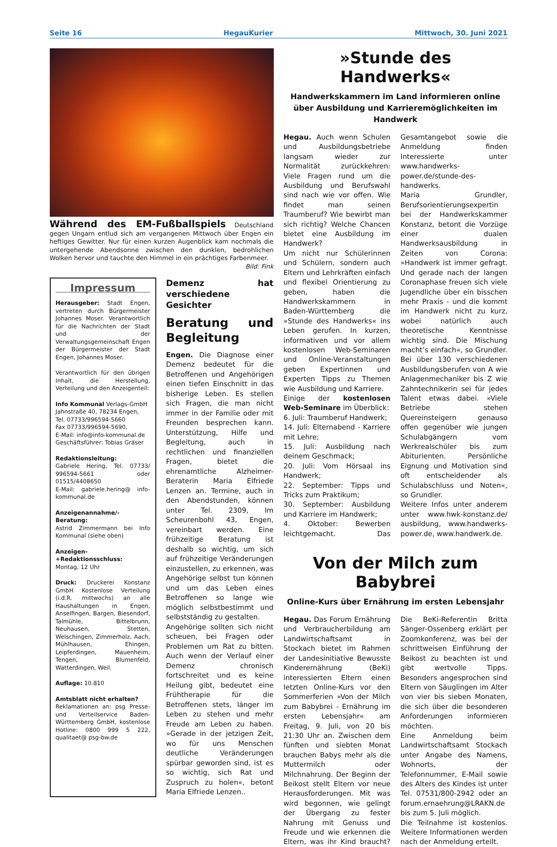Seite 16 HegauKurier Mittwoch, 30. Juni 2021
Während des EM-Fußballspiels Deutschland gegen Ungarn entlud sich am vergangenen Mittwoch über Engen ein heftiges Gewitter. Nur für einen kurzen Augenblick kam nochmals die untergehende Abendsonne zwischen den dunklen, bedrohlichen Wolken hervor und tauchte den Himmel in ein prächtiges Farbenmeer. Bild: Fink
Impressum
Herausgeber: Stadt Engen, vertreten durch Bürgermeister Johannes Moser. Verantwortlich für die Nachrichten der Stadt und der Verwaltungsgemeinschaft Engen der Bürgermeister der Stadt Engen, Johannes Moser.
Verantwortlich für den übrigen Inhalt, die Herstellung, Verteilung und den Anzeigenteil:
Info Kommunal Verlags-GmbH
Jahnstraße 40, 78234 Engen,
Tel. 07733/996594-5660
Fax 07733/996594-5690,
E-Mail: info@info-kommunal.de
Geschäftsführer: Tobias Gräser
Redaktionsleitung:
Gabriele Hering, Tel. 07733/ 996594-5661 oder 01515/4408650
E-Mail: gabriele.hering@ info-kommunal.de
Anzeigenannahme/-Beratung:
Astrid Zimmermann bei Info Kommunal (siehe oben)
Anzeigen-+Redaktionsschluss:
Montag, 12 Uhr
Druck: Druckerei Konstanz GmbH Kostenlose Verteilung (i.d.R. mittwochs) an alle Haushaltungen in Engen, Anselfingen, Bargen, Biesendorf, Talmühle, Bittelbrunn, Neuhausen, Stetten, Welschingen, Zimmerholz, Aach, Mühlhausen, Ehingen, Leipferdingen, Mauenheim, Tengen, Blumenfeld, Watterdingen, Weil.
Auflage: 10.810
Amtsblatt nicht erhalten?
Reklamationen an: psg Presse- und Verteilservice Baden-Württemberg GmbH, kostenlose Hotline: 0800 999 5 222, qualitaet@ psg-bw.de
Demenz hat verschiedene Gesichter
Beratung und Begleitung
Engen. Die Diagnose einer Demenz bedeutet für die Betroffenen und Angehörigen einen tiefen Einschnitt in das bisherige Leben. Es stellen sich Fragen, die man nicht immer in der Familie oder mit Freunden besprechen kann. Unterstützung, Hilfe und Begleitung, auch in rechtlichen und finanziellen Fragen, bietet die ehrenamtliche Alzheimer-Beraterin Maria Elfriede Lenzen an. Termine, auch in den Abendstunden, können unter Tel. 2309, Im Scheurenbohl 43, Engen, vereinbart werden. Eine frühzeitige Beratung ist deshalb so wichtig, um sich auf frühzeitige Veränderungen einzustellen, zu erkennen, was Angehörige selbst tun können und um das Leben eines Betroffenen so lange wie möglich selbstbestimmt und selbstständig zu gestalten.
Angehörige sollten sich nicht scheuen, bei Fragen oder Problemen um Rat zu bitten. Auch wenn der Verlauf einer Demenz chronisch fortschreitet und es keine Heilung gibt, bedeutet eine Frühtherapie für die Betroffenen stets, länger im Leben zu stehen und mehr Freude am Leben zu haben. »Gerade in der jetzigen Zeit, wo für uns Menschen deutliche Veränderungen spürbar geworden sind, ist es so wichtig, sich Rat und Zuspruch zu holen«, betont Maria Elfriede Lenzen..
»Stunde des Handwerks«
Handwerkskammern im Land informieren online über Ausbildung und Karrieremöglichkeiten im Handwerk
Hegau. Auch wenn Schulen und Ausbildungsbetriebe langsam wieder zur Normalität zurückkehren: Viele Fragen rund um die Ausbildung und Berufswahl sind nach wie vor offen. Wie findet man seinen Traumberuf? Wie bewirbt man sich richtig? Welche Chancen bietet eine Ausbildung im Handwerk?
Um nicht nur Schülerinnen und Schülern, sondern auch Eltern und Lehrkräften einfach und flexibel Orientierung zu geben, haben die Handwerkskammern in Baden-Württemberg die »Stunde des Handwerks« ins Leben gerufen. In kurzen, informativen und vor allem kostenlosen Web-Seminaren und Online-Veranstaltungen geben Expertinnen und Experten Tipps zu Themen wie Ausbildung und Karriere.
Einige der kostenlosen Web-Seminare im Überblick:
6. Juli: Traumberuf Handwerk;
14. Juli: Elternabend - Karriere mit Lehre;
15. Juli: Ausbildung nach deinem Geschmack;
20. Juli: Vom Hörsaal ins Handwerk;
22. September: Tipps und Tricks zum Praktikum;
30. September: Ausbildung und Karriere im Handwerk;
4. Oktober: Bewerben leichtgemacht. Das Gesamtangebot sowie die Anmeldung finden Interessierte unter www.handwerks-power.de/stunde-des-handwerks.
Maria Grundler, Berufsorientierungsexpertin bei der Handwerkskammer Konstanz, betont die Vorzüge einer dualen Handwerksausbildung in Zeiten von Corona: »Handwerk ist immer gefragt. Und gerade nach der langen Coronaphase freuen sich viele Jugendliche über ein bisschen mehr Praxis - und die kommt im Handwerk nicht zu kurz, wobei natürlich auch theoretische Kenntnisse wichtig sind. Die Mischung macht’s einfach«, so Grundler. Bei über 130 verschiedenen Ausbildungsberufen von A wie Anlagenmechaniker bis Z wie Zahntechnikerin sei für jedes Talent etwas dabei. »Viele Betriebe stehen Quereinsteigern genauso offen gegenüber wie jungen Schulabgängern vom Werkrealschüler bis zum Abiturienten. Persönliche Eignung und Motivation sind oft entscheidender als Schulabschluss und Noten«, so Grundler.
Weitere Infos unter anderem unter www.hwk-konstanz.de/ ausbildung, www.handwerks-power.de, www.handwerk.de.
Von der Milch zum Babybrei
Online-Kurs über Ernährung im ersten Lebensjahr
Hegau. Das Forum Ernährung und Verbraucherbildung am Landwirtschaftsamt in Stockach bietet im Rahmen der Landesinitiative Bewusste Kinderernährung (BeKi) interessierten Eltern einen letzten Online-Kurs vor den Sommerferien »Von der Milch zum Babybrei - Ernährung im ersten Lebensjahr« am Freitag, 9. Juli, von 20 bis 21:30 Uhr an. Zwischen dem fünften und siebten Monat brauchen Babys mehr als die Muttermilch oder Milchnahrung. Der Beginn der Beikost stellt Eltern vor neue Herausforderungen. Mit was wird begonnen, wie gelingt der Übergang zu fester Nahrung mit Genuss und Freude und wie erkennen die Eltern, was ihr Kind braucht? Die BeKi-Referentin Britta Sänger-Ossenberg erklärt per Zoomkonferenz, was bei der schrittweisen Einführung der Beikost zu beachten ist und gibt wertvolle Tipps. Besonders angesprochen sind Eltern von Säuglingen im Alter von vier bis sieben Monaten, die sich über die besonderen Anforderungen informieren möchten.
Eine Anmeldung beim Landwirtschaftsamt Stockach unter Angabe des Namens, Wohnorts, der Telefonnummer, E-Mail sowie des Alters des Kindes ist unter Tel. 07531/800-2942 oder an forum.ernaehrung@LRAKN.de bis zum 5. Juli möglich.
Die Teilnahme ist kostenlos. Weitere Informationen werden nach der Anmeldung erteilt.